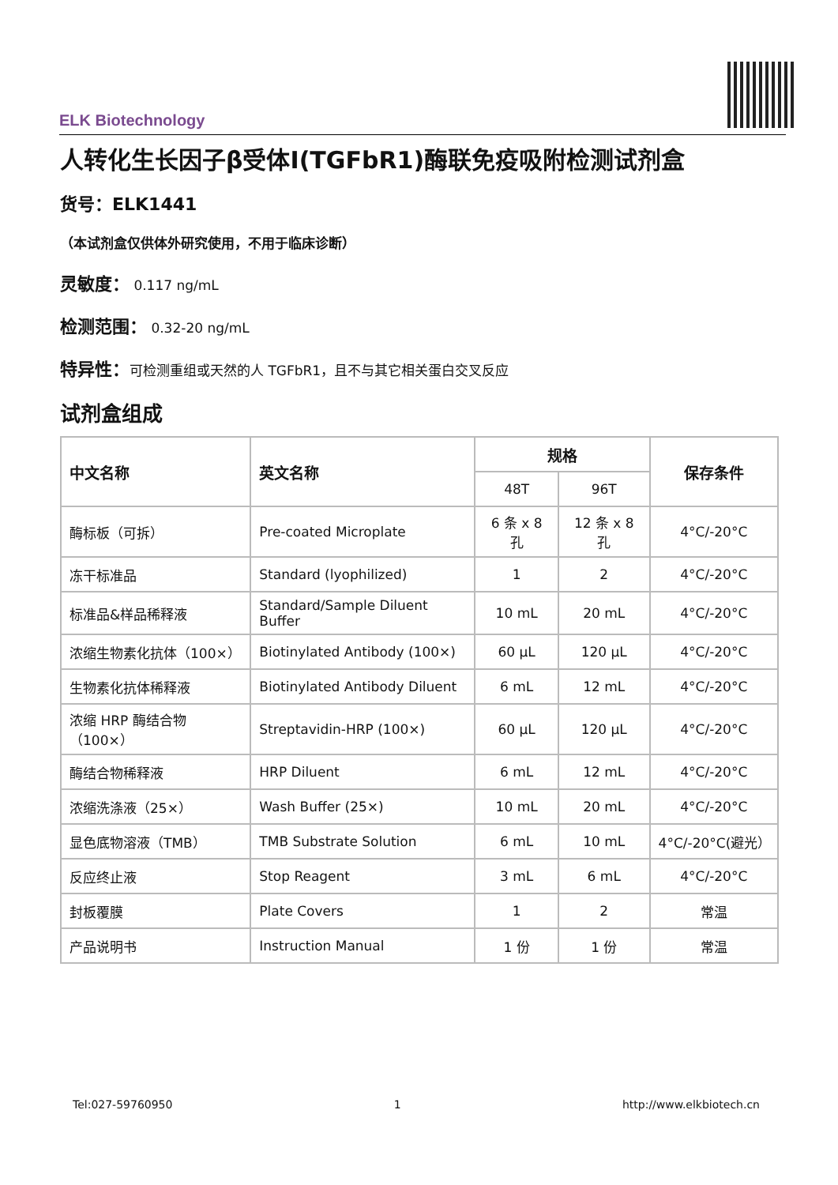ELK Biotechnology
人转化生长因子β受体Ⅰ(TGFbR1)酶联免疫吸附检测试剂盒
货号：ELK1441
（本试剂盒仅供体外研究使用，不用于临床诊断）
灵敏度： 0.117 ng/mL
检测范围： 0.32-20 ng/mL
特异性：可检测重组或天然的人 TGFbR1，且不与其它相关蛋白交叉反应
试剂盒组成
| 中文名称 | 英文名称 | 规格 | | 保存条件 |
| --- | --- | --- | --- | --- |
| | | 48T | 96T | |
| 酶标板（可拆） | Pre-coated Microplate | 6 条 x 8 孔 | 12 条 x 8 孔 | 4°C/-20°C |
| 冻干标准品 | Standard (lyophilized) | 1 | 2 | 4°C/-20°C |
| 标准品&样品稀释液 | Standard/Sample Diluent Buffer | 10 mL | 20 mL | 4°C/-20°C |
| 浓缩生物素化抗体（100×） | Biotinylated Antibody (100×) | 60 μL | 120 μL | 4°C/-20°C |
| 生物素化抗体稀释液 | Biotinylated Antibody Diluent | 6 mL | 12 mL | 4°C/-20°C |
| 浓缩 HRP 酶结合物（100×） | Streptavidin-HRP (100×) | 60 μL | 120 μL | 4°C/-20°C |
| 酶结合物稀释液 | HRP Diluent | 6 mL | 12 mL | 4°C/-20°C |
| 浓缩洗涤液（25×） | Wash Buffer (25×) | 10 mL | 20 mL | 4°C/-20°C |
| 显色底物溶液（TMB） | TMB Substrate Solution | 6 mL | 10 mL | 4°C/-20°C(避光） |
| 反应终止液 | Stop Reagent | 3 mL | 6 mL | 4°C/-20°C |
| 封板覆膜 | Plate Covers | 1 | 2 | 常温 |
| 产品说明书 | Instruction Manual | 1 份 | 1 份 | 常温 |
Tel:027-59760950 1 http://www.elkbiotech.cn